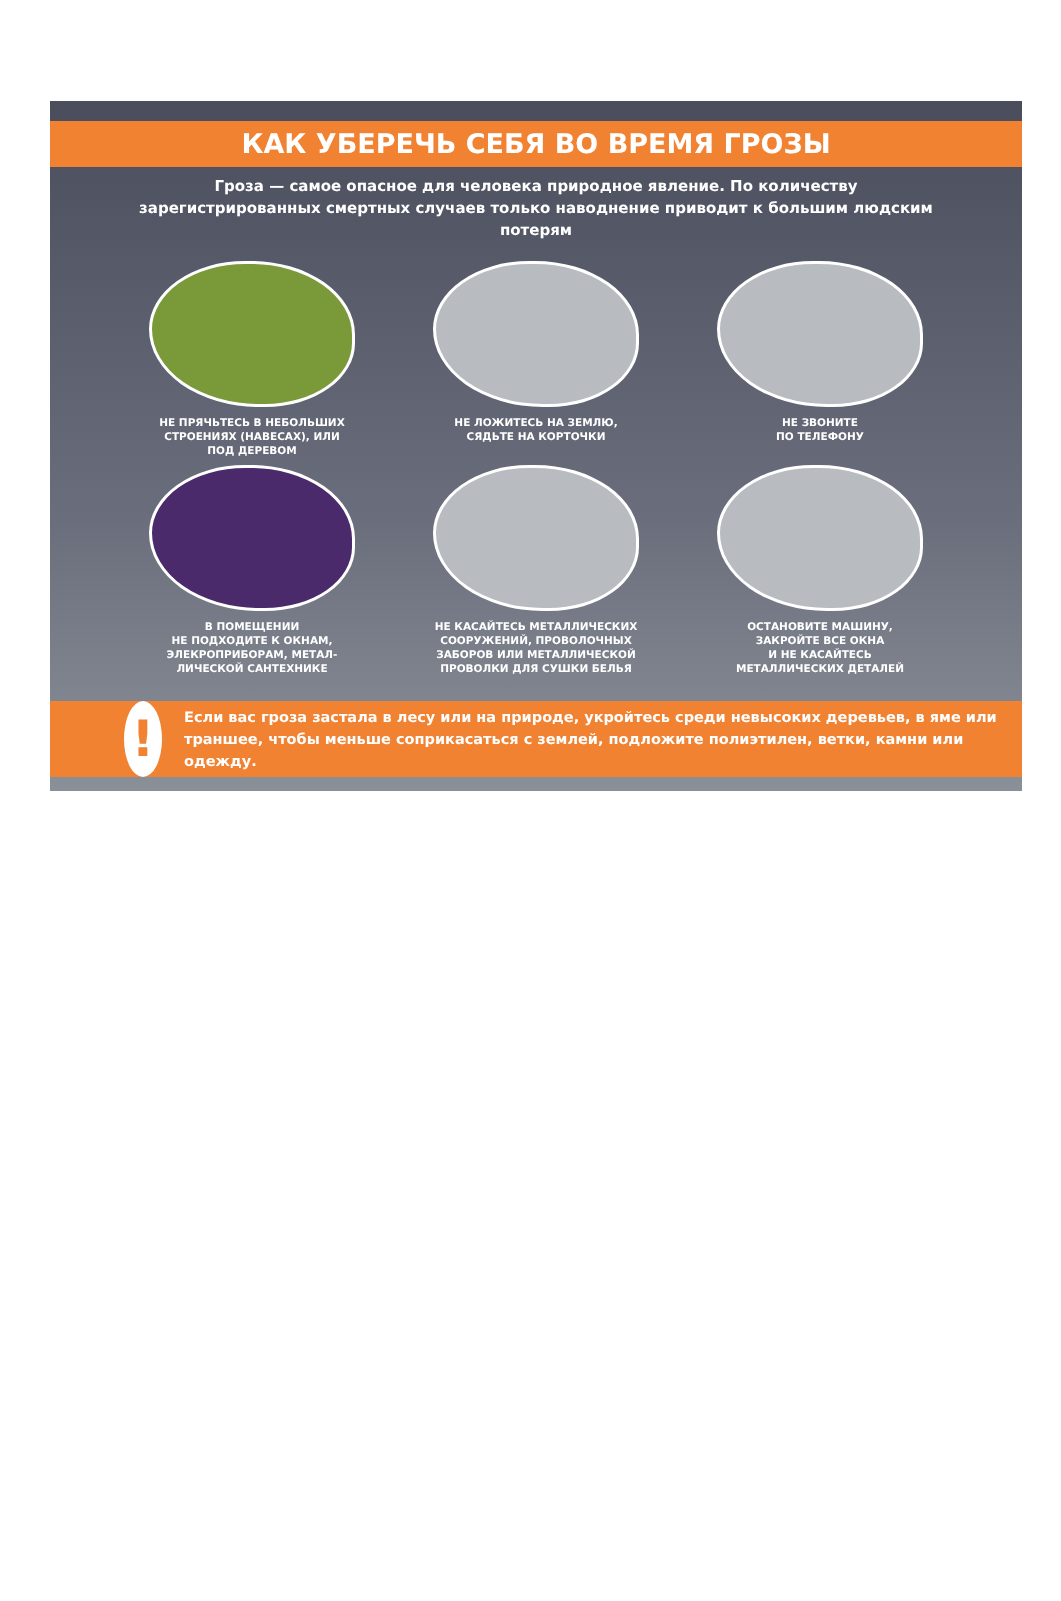КАК УБЕРЕЧЬ СЕБЯ ВО ВРЕМЯ ГРОЗЫ
Гроза — самое опасное для человека природное явление. По количеству зарегистрированных смертных случаев только наводнение приводит к большим людским потерям
НЕ ПРЯЧЬТЕСЬ В НЕБОЛЬШИХ
СТРОЕНИЯХ (НАВЕСАХ), ИЛИ
ПОД ДЕРЕВОМ
НЕ ЛОЖИТЕСЬ НА ЗЕМЛЮ,
СЯДЬТЕ НА КОРТОЧКИ
НЕ ЗВОНИТЕ
ПО ТЕЛЕФОНУ
В ПОМЕЩЕНИИ
НЕ ПОДХОДИТЕ К ОКНАМ,
ЭЛЕКРОПРИБОРАМ, МЕТАЛ-
ЛИЧЕСКОЙ САНТЕХНИКЕ
НЕ КАСАЙТЕСЬ МЕТАЛЛИЧЕСКИХ
СООРУЖЕНИЙ, ПРОВОЛОЧНЫХ
ЗАБОРОВ ИЛИ МЕТАЛЛИЧЕСКОЙ
ПРОВОЛКИ ДЛЯ СУШКИ БЕЛЬЯ
ОСТАНОВИТЕ МАШИНУ,
ЗАКРОЙТЕ ВСЕ ОКНА
И НЕ КАСАЙТЕСЬ
МЕТАЛЛИЧЕСКИХ ДЕТАЛЕЙ
!
Если вас гроза застала в лесу или на природе, укройтесь среди невысоких деревьев, в яме или траншее, чтобы меньше соприкасаться с землей, подложите полиэтилен, ветки, камни или одежду.